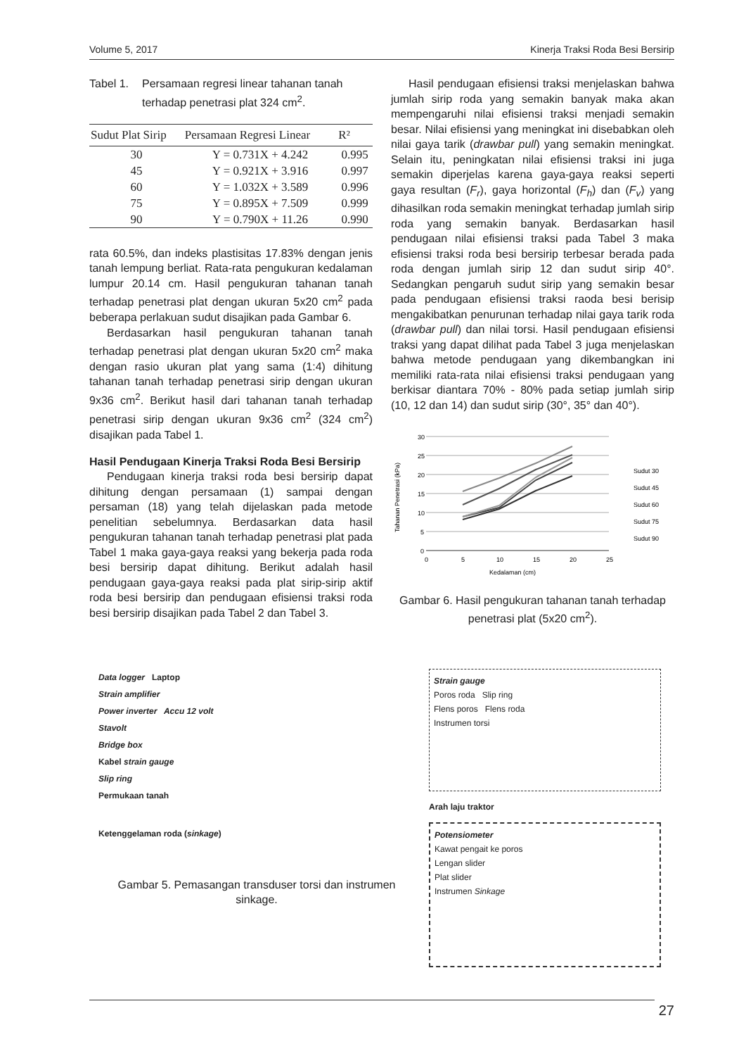Volume 5, 2017 Kinerja Traksi Roda Besi Bersirip
Tabel 1. Persamaan regresi linear tahanan tanah terhadap penetrasi plat 324 cm<sup>2</sup>.
| Sudut Plat Sirip | Persamaan Regresi Linear | R² |
| --- | --- | --- |
| 30 | Y = 0.731X + 4.242 | 0.995 |
| 45 | Y = 0.921X + 3.916 | 0.997 |
| 60 | Y = 1.032X + 3.589 | 0.996 |
| 75 | Y = 0.895X + 7.509 | 0.999 |
| 90 | Y = 0.790X + 11.26 | 0.990 |
rata 60.5%, dan indeks plastisitas 17.83% dengan jenis tanah lempung berliat. Rata-rata pengukuran kedalaman lumpur 20.14 cm. Hasil pengukuran tahanan tanah terhadap penetrasi plat dengan ukuran 5x20 cm<sup>2</sup> pada beberapa perlakuan sudut disajikan pada Gambar 6.
Berdasarkan hasil pengukuran tahanan tanah terhadap penetrasi plat dengan ukuran 5x20 cm<sup>2</sup> maka dengan rasio ukuran plat yang sama (1:4) dihitung tahanan tanah terhadap penetrasi sirip dengan ukuran 9x36 cm<sup>2</sup>. Berikut hasil dari tahanan tanah terhadap penetrasi sirip dengan ukuran 9x36 cm<sup>2</sup> (324 cm<sup>2</sup>) disajikan pada Tabel 1.
Hasil Pendugaan Kinerja Traksi Roda Besi Bersirip
Pendugaan kinerja traksi roda besi bersirip dapat dihitung dengan persamaan (1) sampai dengan persaman (18) yang telah dijelaskan pada metode penelitian sebelumnya. Berdasarkan data hasil pengukuran tahanan tanah terhadap penetrasi plat pada Tabel 1 maka gaya-gaya reaksi yang bekerja pada roda besi bersirip dapat dihitung. Berikut adalah hasil pendugaan gaya-gaya reaksi pada plat sirip-sirip aktif roda besi bersirip dan pendugaan efisiensi traksi roda besi bersirip disajikan pada Tabel 2 dan Tabel 3.
Hasil pendugaan efisiensi traksi menjelaskan bahwa jumlah sirip roda yang semakin banyak maka akan mempengaruhi nilai efisiensi traksi menjadi semakin besar. Nilai efisiensi yang meningkat ini disebabkan oleh nilai gaya tarik (drawbar pull) yang semakin meningkat. Selain itu, peningkatan nilai efisiensi traksi ini juga semakin diperjelas karena gaya-gaya reaksi seperti gaya resultan (F<sub>r</sub>), gaya horizontal (F<sub>h</sub>) dan (F<sub>v</sub>) yang dihasilkan roda semakin meningkat terhadap jumlah sirip roda yang semakin banyak. Berdasarkan hasil pendugaan nilai efisiensi traksi pada Tabel 3 maka efisiensi traksi roda besi bersirip terbesar berada pada roda dengan jumlah sirip 12 dan sudut sirip 40°. Sedangkan pengaruh sudut sirip yang semakin besar pada pendugaan efisiensi traksi raoda besi berisip mengakibatkan penurunan terhadap nilai gaya tarik roda (drawbar pull) dan nilai torsi. Hasil pendugaan efisiensi traksi yang dapat dilihat pada Tabel 3 juga menjelaskan bahwa metode pendugaan yang dikembangkan ini memiliki rata-rata nilai efisiensi traksi pendugaan yang berkisar diantara 70% - 80% pada setiap jumlah sirip (10, 12 dan 14) dan sudut sirip (30°, 35° dan 40°).
30
25
20
15
10
5
0
0
5
10
15
20
25
Kedalaman (cm)
Tahanan Penetrasi (kPa)
Sudut 30
Sudut 45
Sudut 60
Sudut 75
Sudut 90
Gambar 6. Hasil pengukuran tahanan tanah terhadap penetrasi plat (5x20 cm<sup>2</sup>).
Data logger Laptop
Strain amplifier
Power inverter Accu 12 volt
Stavolt
Bridge box
Kabel strain gauge
Slip ring
Permukaan tanah
Ketenggelaman roda (sinkage)
Gambar 5. Pemasangan transduser torsi dan instrumen sinkage.
Strain gauge
Poros roda Slip ring
Flens poros Flens roda
Instrumen torsi
Arah laju traktor
Potensiometer
Kawat pengait ke poros
Lengan slider
Plat slider
Instrumen Sinkage
27